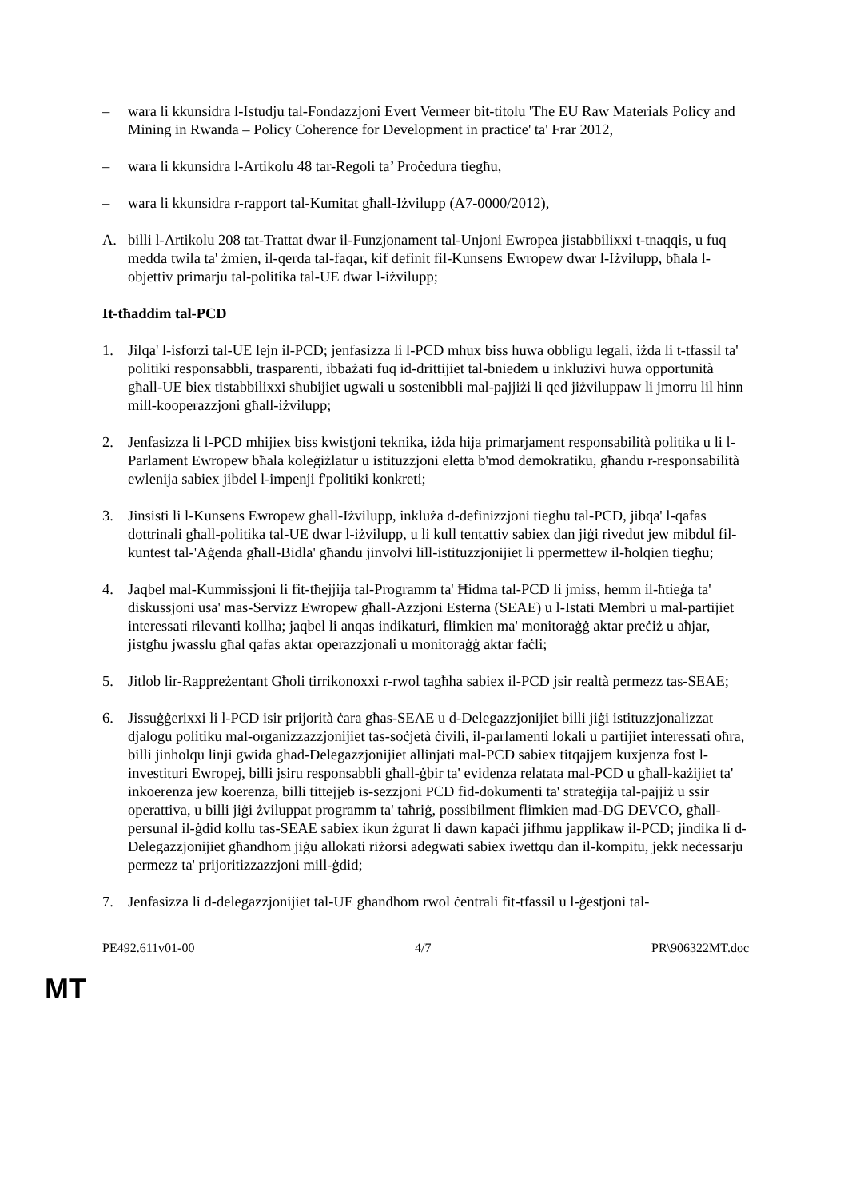– wara li kkunsidra l-Istudju tal-Fondazzjoni Evert Vermeer bit-titolu 'The EU Raw Materials Policy and Mining in Rwanda – Policy Coherence for Development in practice' ta' Frar 2012,
– wara li kkunsidra l-Artikolu 48 tar-Regoli ta’ Proċedura tiegħu,
– wara li kkunsidra r-rapport tal-Kumitat għall-Iżvilupp (A7-0000/2012),
A. billi l-Artikolu 208 tat-Trattat dwar il-Funzjonament tal-Unjoni Ewropea jistabbilixxi t-tnaqqis, u fuq medda twila ta' żmien, il-qerda tal-faqar, kif definit fil-Kunsens Ewropew dwar l-Iżvilupp, bħala l-objettiv primarju tal-politika tal-UE dwar l-iżvilupp;
It-tħaddim tal-PCD
1. Jilqa' l-isforzi tal-UE lejn il-PCD; jenfasizza li l-PCD mhux biss huwa obbligu legali, iżda li t-tfassil ta' politiki responsabbli, trasparenti, ibbażati fuq id-drittijiet tal-bniedem u inklużivi huwa opportunità għall-UE biex tistabbilixxi sħubijiet ugwali u sostenibbli mal-pajjiżi li qed jiżviluppaw li jmorru lil hinn mill-kooperazzjoni għall-iżvilupp;
2. Jenfasizza li l-PCD mhijiex biss kwistjoni teknika, iżda hija primarjament responsabilità politika u li l-Parlament Ewropew bħala koleġiżlatur u istituzzjoni eletta b'mod demokratiku, għandu r-responsabilità ewlenija sabiex jibdel l-impenji f'politiki konkreti;
3. Jinsisti li l-Kunsens Ewropew għall-Iżvilupp, inkluża d-definizzjoni tiegħu tal-PCD, jibqa' l-qafas dottrinali għall-politika tal-UE dwar l-iżvilupp, u li kull tentattiv sabiex dan jiġi rivedut jew mibdul fil-kuntest tal-'Aġenda għall-Bidla' għandu jinvolvi lill-istituzzjonijiet li ppermettew il-ħolqien tiegħu;
4. Jaqbel mal-Kummissjoni li fit-tħejjija tal-Programm ta' Ħidma tal-PCD li jmiss, hemm il-ħtieġa ta' diskussjoni usa' mas-Servizz Ewropew għall-Azzjoni Esterna (SEAE) u l-Istati Membri u mal-partijiet interessati rilevanti kollha; jaqbel li anqas indikaturi, flimkien ma' monitoraġġ aktar preċiż u aħjar, jistgħu jwasslu għal qafas aktar operazzjonali u monitoraġġ aktar faċli;
5. Jitlob lir-Rappreżentant Għoli tirrikonoxxi r-rwol tagħha sabiex il-PCD jsir realtà permezz tas-SEAE;
6. Jissuġġerixxi li l-PCD isir prijorità ċara għas-SEAE u d-Delegazzjonijiet billi jiġi istituzzjonalizzat djalogu politiku mal-organizzazzjonijiet tas-soċjetà ċivili, il-parlamenti lokali u partijiet interessati oħra, billi jinħolqu linji gwida għad-Delegazzjonijiet allinjati mal-PCD sabiex titqajjem kuxjenza fost l-investituri Ewropej, billi jsiru responsabbli għall-ġbir ta' evidenza relatata mal-PCD u għall-każijiet ta' inkoerenza jew koerenza, billi tittejjeb is-sezzjoni PCD fid-dokumenti ta' strateġija tal-pajjiż u ssir operattiva, u billi jiġi żviluppat programm ta' taħriġ, possibilment flimkien mad-DĠ DEVCO, għall-persunal il-ġdid kollu tas-SEAE sabiex ikun żgurat li dawn kapaċi jifhmu japplikaw il-PCD; jindika li d-Delegazzjonijiet għandhom jiġu allokati riżorsi adegwati sabiex iwettqu dan il-kompitu, jekk neċessarju permezz ta' prijoritizzazzjoni mill-ġdid;
7. Jenfasizza li d-delegazzjonijiet tal-UE għandhom rwol ċentrali fit-tfassil u l-ġestjoni tal-
PE492.611v01-00 4/7 PR\906322MT.doc
MT